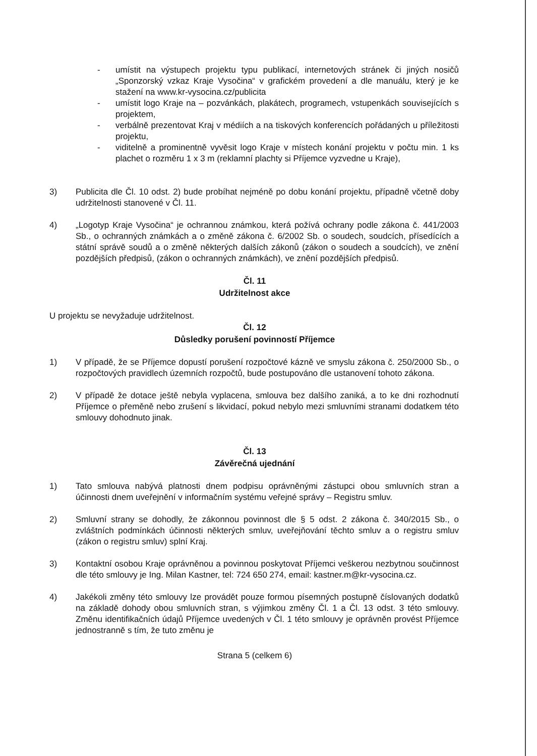- umístit na výstupech projektu typu publikací, internetových stránek či jiných nosičů „Sponzorský vzkaz Kraje Vysočina“ v grafickém provedení a dle manuálu, který je ke stažení na www.kr-vysocina.cz/publicita
- umístit logo Kraje na – pozvánkách, plakátech, programech, vstupenkách souvisejících s projektem,
- verbálně prezentovat Kraj v médiích a na tiskových konferencích pořádaných u příležitosti projektu,
- viditelně a prominentně vyvěsit logo Kraje v místech konání projektu v počtu min. 1 ks plachet o rozměru 1 x 3 m (reklamní plachty si Příjemce vyzvedne u Kraje),
3) Publicita dle Čl. 10 odst. 2) bude probíhat nejméně po dobu konání projektu, případně včetně doby udržitelnosti stanovené v Čl. 11.
4) „Logotyp Kraje Vysočina“ je ochrannou známkou, která požívá ochrany podle zákona č. 441/2003 Sb., o ochranných známkách a o změně zákona č. 6/2002 Sb. o soudech, soudcích, přísedících a státní správě soudů a o změně některých dalších zákonů (zákon o soudech a soudcích), ve znění pozdějších předpisů, (zákon o ochranných známkách), ve znění pozdějších předpisů.
Čl. 11
Udržitelnost akce
U projektu se nevyžaduje udržitelnost.
Čl. 12
Důsledky porušení povinností Příjemce
1) V případě, že se Příjemce dopustí porušení rozpočtové kázně ve smyslu zákona č. 250/2000 Sb., o rozpočtových pravidlech územních rozpočtů, bude postupováno dle ustanovení tohoto zákona.
2) V případě že dotace ještě nebyla vyplacena, smlouva bez dalšího zaniká, a to ke dni rozhodnutí Příjemce o přeměně nebo zrušení s likvidací, pokud nebylo mezi smluvními stranami dodatkem této smlouvy dohodnuto jinak.
Čl. 13
Závěrečná ujednání
1) Tato smlouva nabývá platnosti dnem podpisu oprávněnými zástupci obou smluvních stran a účinnosti dnem uveřejnění v informačním systému veřejné správy – Registru smluv.
2) Smluvní strany se dohodly, že zákonnou povinnost dle § 5 odst. 2 zákona č. 340/2015 Sb., o zvláštních podmínkách účinnosti některých smluv, uveřejňování těchto smluv a o registru smluv (zákon o registru smluv) splní Kraj.
3) Kontaktní osobou Kraje oprávněnou a povinnou poskytovat Příjemci veškerou nezbytnou součinnost dle této smlouvy je Ing. Milan Kastner, tel: 724 650 274, email: kastner.m@kr-vysocina.cz.
4) Jakékoli změny této smlouvy lze provádět pouze formou písemných postupně číslovaných dodatků na základě dohody obou smluvních stran, s výjimkou změny Čl. 1 a Čl. 13 odst. 3 této smlouvy. Změnu identifikačních údajů Příjemce uvedených v Čl. 1 této smlouvy je oprávněn provést Příjemce jednostranně s tím, že tuto změnu je
Strana 5 (celkem 6)